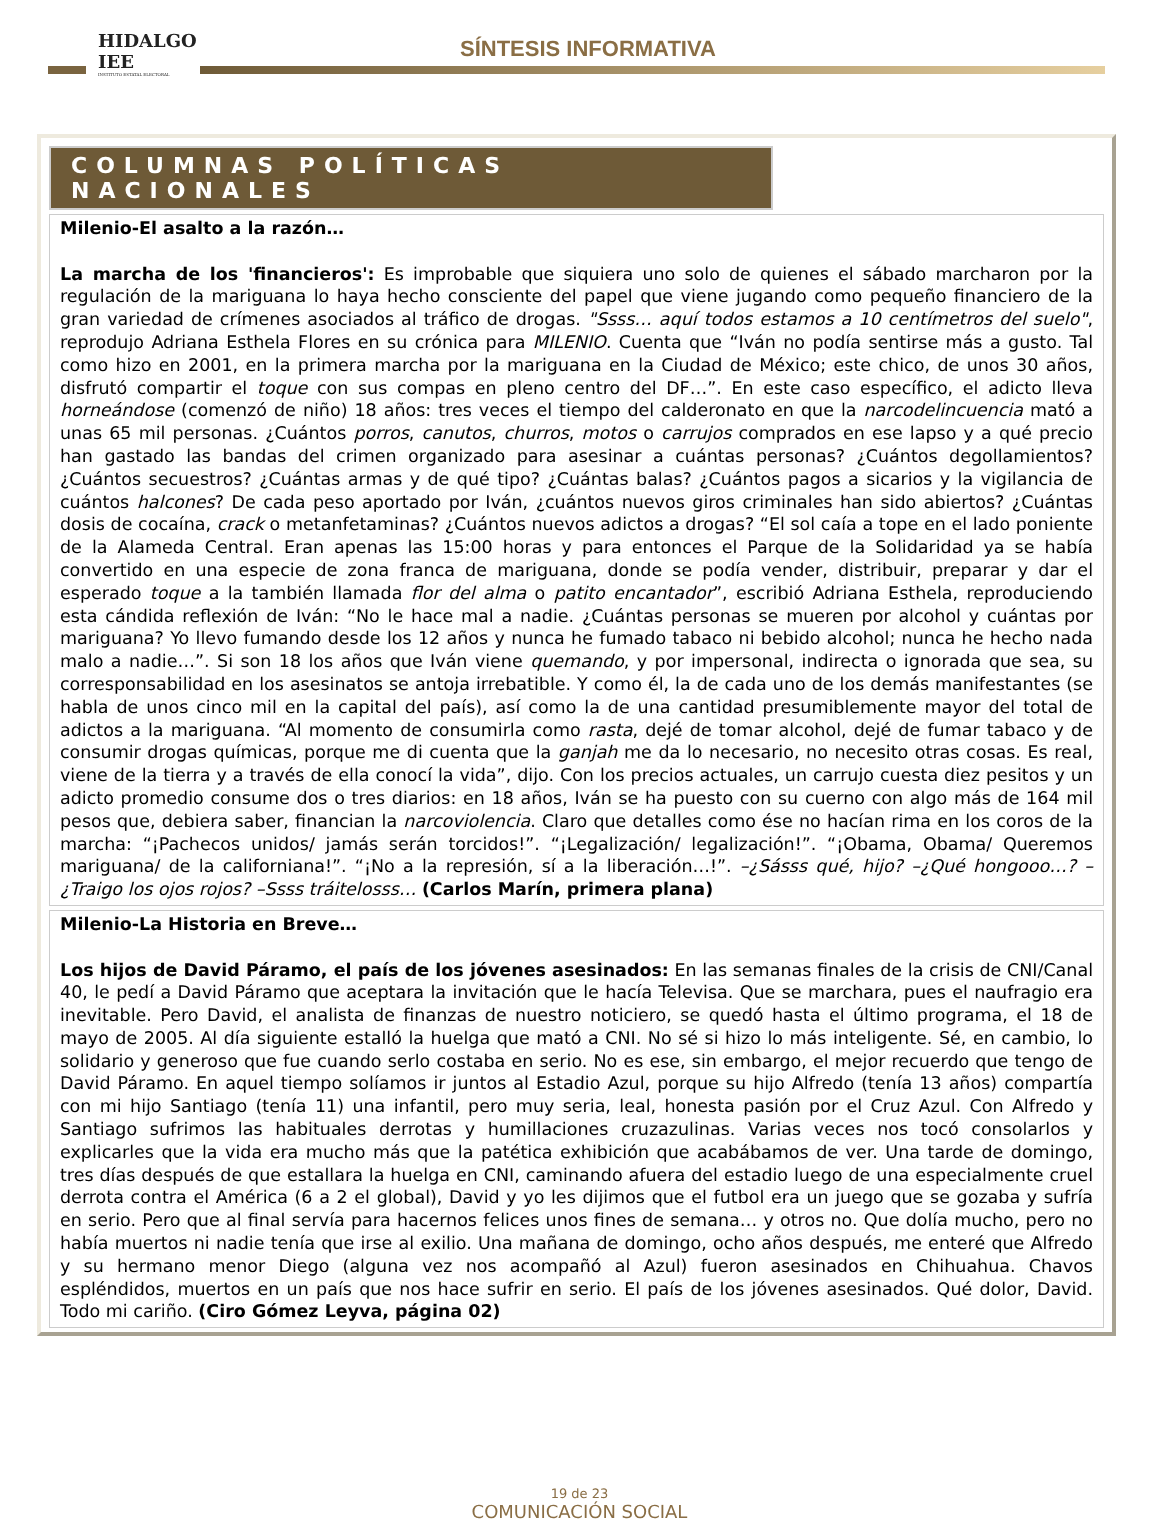HIDALGO IEE
INSTITUTO ESTATAL ELECTORAL
SÍNTESIS INFORMATIVA
COLUMNAS POLÍTICAS NACIONALES
Milenio-El asalto a la razón…
La marcha de los 'financieros': Es improbable que siquiera uno solo de quienes el sábado marcharon por la regulación de la mariguana lo haya hecho consciente del papel que viene jugando como pequeño financiero de la gran variedad de crímenes asociados al tráfico de drogas. "Ssss… aquí todos estamos a 10 centímetros del suelo", reprodujo Adriana Esthela Flores en su crónica para MILENIO. Cuenta que “Iván no podía sentirse más a gusto. Tal como hizo en 2001, en la primera marcha por la mariguana en la Ciudad de México; este chico, de unos 30 años, disfrutó compartir el toque con sus compas en pleno centro del DF…”. En este caso específico, el adicto lleva horneándose (comenzó de niño) 18 años: tres veces el tiempo del calderonato en que la narcodelincuencia mató a unas 65 mil personas. ¿Cuántos porros, canutos, churros, motos o carrujos comprados en ese lapso y a qué precio han gastado las bandas del crimen organizado para asesinar a cuántas personas? ¿Cuántos degollamientos? ¿Cuántos secuestros? ¿Cuántas armas y de qué tipo? ¿Cuántas balas? ¿Cuántos pagos a sicarios y la vigilancia de cuántos halcones? De cada peso aportado por Iván, ¿cuántos nuevos giros criminales han sido abiertos? ¿Cuántas dosis de cocaína, crack o metanfetaminas? ¿Cuántos nuevos adictos a drogas? “El sol caía a tope en el lado poniente de la Alameda Central. Eran apenas las 15:00 horas y para entonces el Parque de la Solidaridad ya se había convertido en una especie de zona franca de mariguana, donde se podía vender, distribuir, preparar y dar el esperado toque a la también llamada flor del alma o patito encantador”, escribió Adriana Esthela, reproduciendo esta cándida reflexión de Iván: “No le hace mal a nadie. ¿Cuántas personas se mueren por alcohol y cuántas por mariguana? Yo llevo fumando desde los 12 años y nunca he fumado tabaco ni bebido alcohol; nunca he hecho nada malo a nadie…”. Si son 18 los años que Iván viene quemando, y por impersonal, indirecta o ignorada que sea, su corresponsabilidad en los asesinatos se antoja irrebatible. Y como él, la de cada uno de los demás manifestantes (se habla de unos cinco mil en la capital del país), así como la de una cantidad presumiblemente mayor del total de adictos a la mariguana. “Al momento de consumirla como rasta, dejé de tomar alcohol, dejé de fumar tabaco y de consumir drogas químicas, porque me di cuenta que la ganjah me da lo necesario, no necesito otras cosas. Es real, viene de la tierra y a través de ella conocí la vida”, dijo. Con los precios actuales, un carrujo cuesta diez pesitos y un adicto promedio consume dos o tres diarios: en 18 años, Iván se ha puesto con su cuerno con algo más de 164 mil pesos que, debiera saber, financian la narcoviolencia. Claro que detalles como ése no hacían rima en los coros de la marcha: “¡Pachecos unidos/ jamás serán torcidos!”. “¡Legalización/ legalización!”. “¡Obama, Obama/ Queremos mariguana/ de la californiana!”. “¡No a la represión, sí a la liberación…!”. –¿Sásss qué, hijo? –¿Qué hongooo…? –¿Traigo los ojos rojos? –Ssss tráitelosss… (Carlos Marín, primera plana)
Milenio-La Historia en Breve…
Los hijos de David Páramo, el país de los jóvenes asesinados: En las semanas finales de la crisis de CNI/Canal 40, le pedí a David Páramo que aceptara la invitación que le hacía Televisa. Que se marchara, pues el naufragio era inevitable. Pero David, el analista de finanzas de nuestro noticiero, se quedó hasta el último programa, el 18 de mayo de 2005. Al día siguiente estalló la huelga que mató a CNI. No sé si hizo lo más inteligente. Sé, en cambio, lo solidario y generoso que fue cuando serlo costaba en serio. No es ese, sin embargo, el mejor recuerdo que tengo de David Páramo. En aquel tiempo solíamos ir juntos al Estadio Azul, porque su hijo Alfredo (tenía 13 años) compartía con mi hijo Santiago (tenía 11) una infantil, pero muy seria, leal, honesta pasión por el Cruz Azul. Con Alfredo y Santiago sufrimos las habituales derrotas y humillaciones cruzazulinas. Varias veces nos tocó consolarlos y explicarles que la vida era mucho más que la patética exhibición que acabábamos de ver. Una tarde de domingo, tres días después de que estallara la huelga en CNI, caminando afuera del estadio luego de una especialmente cruel derrota contra el América (6 a 2 el global), David y yo les dijimos que el futbol era un juego que se gozaba y sufría en serio. Pero que al final servía para hacernos felices unos fines de semana… y otros no. Que dolía mucho, pero no había muertos ni nadie tenía que irse al exilio. Una mañana de domingo, ocho años después, me enteré que Alfredo y su hermano menor Diego (alguna vez nos acompañó al Azul) fueron asesinados en Chihuahua. Chavos espléndidos, muertos en un país que nos hace sufrir en serio. El país de los jóvenes asesinados. Qué dolor, David. Todo mi cariño. (Ciro Gómez Leyva, página 02)
19 de 23
COMUNICACIÓN SOCIAL